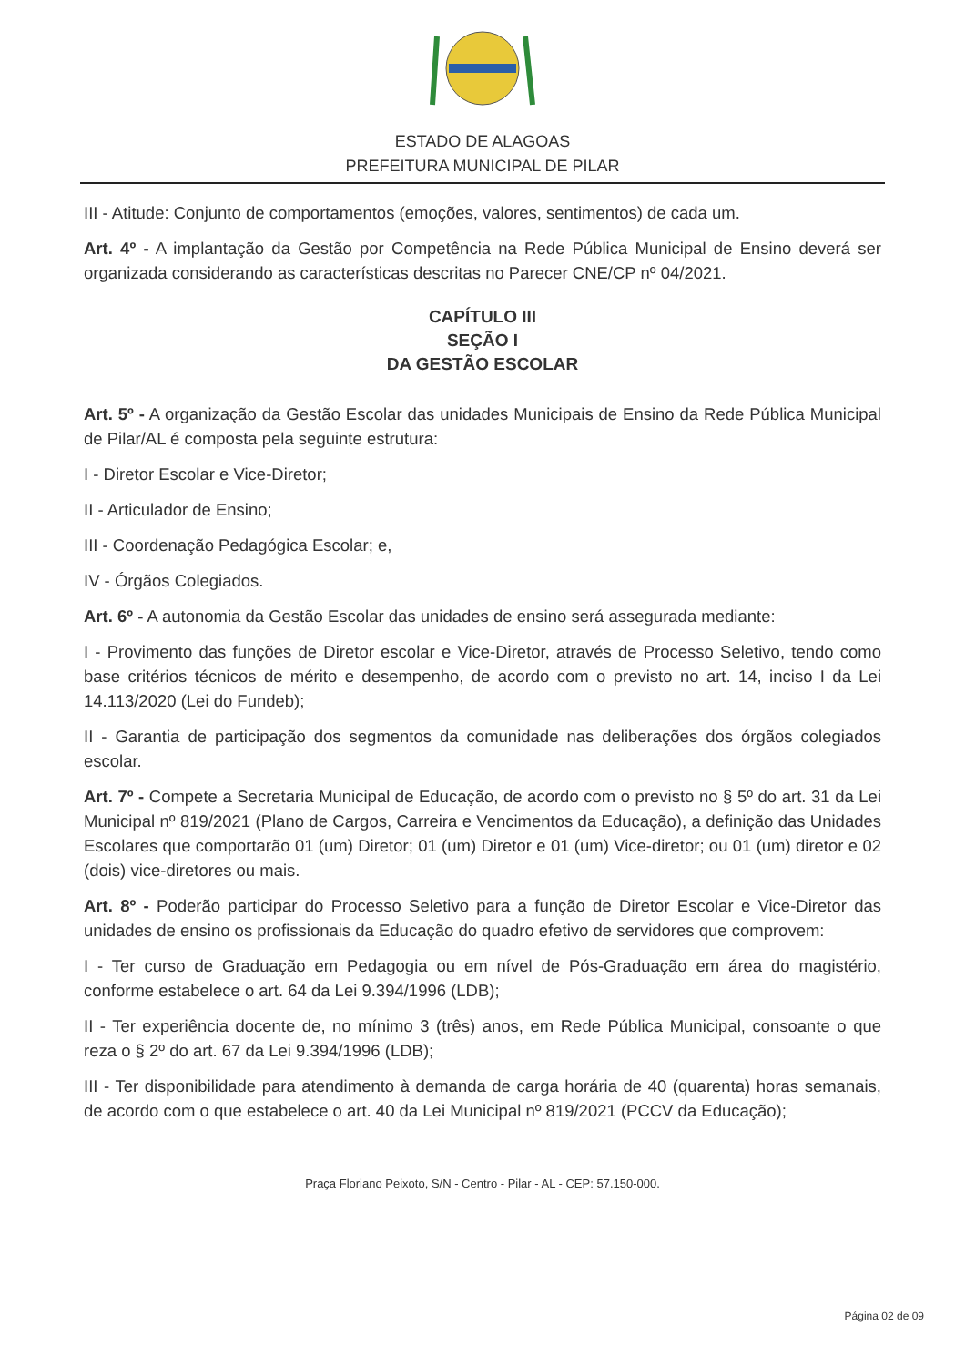ESTADO DE ALAGOAS
PREFEITURA MUNICIPAL DE PILAR
III - Atitude: Conjunto de comportamentos (emoções, valores, sentimentos) de cada um.
Art. 4º - A implantação da Gestão por Competência na Rede Pública Municipal de Ensino deverá ser organizada considerando as características descritas no Parecer CNE/CP nº 04/2021.
CAPÍTULO III
SEÇÃO I
DA GESTÃO ESCOLAR
Art. 5º - A organização da Gestão Escolar das unidades Municipais de Ensino da Rede Pública Municipal de Pilar/AL é composta pela seguinte estrutura:
I - Diretor Escolar e Vice-Diretor;
II - Articulador de Ensino;
III - Coordenação Pedagógica Escolar; e,
IV - Órgãos Colegiados.
Art. 6º - A autonomia da Gestão Escolar das unidades de ensino será assegurada mediante:
I - Provimento das funções de Diretor escolar e Vice-Diretor, através de Processo Seletivo, tendo como base critérios técnicos de mérito e desempenho, de acordo com o previsto no art. 14, inciso I da Lei 14.113/2020 (Lei do Fundeb);
II - Garantia de participação dos segmentos da comunidade nas deliberações dos órgãos colegiados escolar.
Art. 7º - Compete a Secretaria Municipal de Educação, de acordo com o previsto no § 5º do art. 31 da Lei Municipal nº 819/2021 (Plano de Cargos, Carreira e Vencimentos da Educação), a definição das Unidades Escolares que comportarão 01 (um) Diretor; 01 (um) Diretor e 01 (um) Vice-diretor; ou 01 (um) diretor e 02 (dois) vice-diretores ou mais.
Art. 8º - Poderão participar do Processo Seletivo para a função de Diretor Escolar e Vice-Diretor das unidades de ensino os profissionais da Educação do quadro efetivo de servidores que comprovem:
I - Ter curso de Graduação em Pedagogia ou em nível de Pós-Graduação em área do magistério, conforme estabelece o art. 64 da Lei 9.394/1996 (LDB);
II - Ter experiência docente de, no mínimo 3 (três) anos, em Rede Pública Municipal, consoante o que reza o § 2º do art. 67 da Lei 9.394/1996 (LDB);
III - Ter disponibilidade para atendimento à demanda de carga horária de 40 (quarenta) horas semanais, de acordo com o que estabelece o art. 40 da Lei Municipal nº 819/2021 (PCCV da Educação);
Praça Floriano Peixoto, S/N - Centro - Pilar - AL - CEP: 57.150-000.
Página 02 de 09